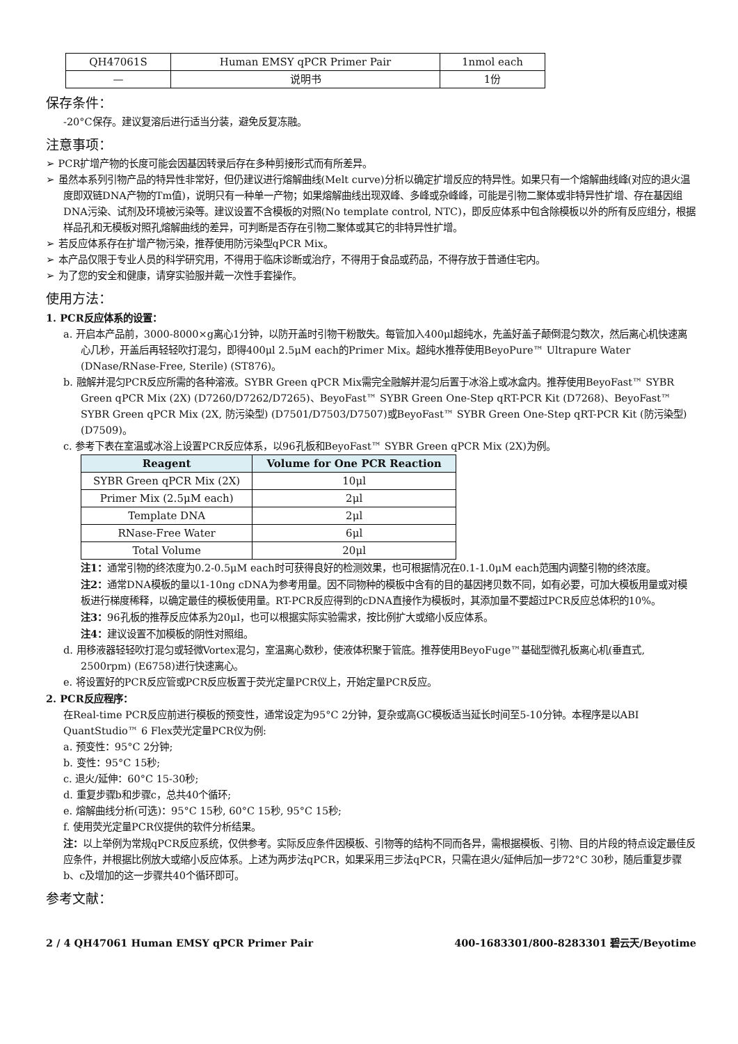| QH47061S | Human EMSY qPCR Primer Pair | 1nmol each |
| — | 说明书 | 1份 |
保存条件：
-20°C保存。建议复溶后进行适当分装，避免反复冻融。
注意事项：
➢ PCR扩增产物的长度可能会因基因转录后存在多种剪接形式而有所差异。
➢ 虽然本系列引物产品的特异性非常好，但仍建议进行熔解曲线(Melt curve)分析以确定扩增反应的特异性。如果只有一个熔解曲线峰(对应的退火温度即双链DNA产物的Tm值)，说明只有一种单一产物；如果熔解曲线出现双峰、多峰或杂峰峰，可能是引物二聚体或非特异性扩增、存在基因组DNA污染、试剂及环境被污染等。建议设置不含模板的对照(No template control, NTC)，即反应体系中包含除模板以外的所有反应组分，根据样品孔和无模板对照孔熔解曲线的差异，可判断是否存在引物二聚体或其它的非特异性扩增。
➢ 若反应体系存在扩增产物污染，推荐使用防污染型qPCR Mix。
➢ 本产品仅限于专业人员的科学研究用，不得用于临床诊断或治疗，不得用于食品或药品，不得存放于普通住宅内。
➢ 为了您的安全和健康，请穿实验服并戴一次性手套操作。
使用方法：
1. PCR反应体系的设置：
a. 开启本产品前，3000-8000×g离心1分钟，以防开盖时引物干粉散失。每管加入400μl超纯水，先盖好盖子颠倒混匀数次，然后离心机快速离心几秒，开盖后再轻轻吹打混匀，即得400μl 2.5μM each的Primer Mix。超纯水推荐使用BeyoPure™ Ultrapure Water (DNase/RNase-Free, Sterile) (ST876)。
b. 融解并混匀PCR反应所需的各种溶液。SYBR Green qPCR Mix需完全融解并混匀后置于冰浴上或冰盒内。推荐使用BeyoFast™ SYBR Green qPCR Mix (2X) (D7260/D7262/D7265)、BeyoFast™ SYBR Green One-Step qRT-PCR Kit (D7268)、BeyoFast™ SYBR Green qPCR Mix (2X, 防污染型) (D7501/D7503/D7507)或BeyoFast™ SYBR Green One-Step qRT-PCR Kit (防污染型) (D7509)。
c. 参考下表在室温或冰浴上设置PCR反应体系，以96孔板和BeyoFast™ SYBR Green qPCR Mix (2X)为例。
| Reagent | Volume for One PCR Reaction |
| --- | --- |
| SYBR Green qPCR Mix (2X) | 10μl |
| Primer Mix (2.5μM each) | 2μl |
| Template DNA | 2μl |
| RNase-Free Water | 6μl |
| Total Volume | 20μl |
注1：通常引物的终浓度为0.2-0.5μM each时可获得良好的检测效果，也可根据情况在0.1-1.0μM each范围内调整引物的终浓度。
注2：通常DNA模板的量以1-10ng cDNA为参考用量。因不同物种的模板中含有的目的基因拷贝数不同，如有必要，可加大模板用量或对模板进行梯度稀释，以确定最佳的模板使用量。RT-PCR反应得到的cDNA直接作为模板时，其添加量不要超过PCR反应总体积的10%。
注3：96孔板的推荐反应体系为20μl，也可以根据实际实验需求，按比例扩大或缩小反应体系。
注4：建议设置不加模板的阴性对照组。
d. 用移液器轻轻吹打混匀或轻微Vortex混匀，室温离心数秒，使液体积聚于管底。推荐使用BeyoFuge™基础型微孔板离心机(垂直式, 2500rpm) (E6758)进行快速离心。
e. 将设置好的PCR反应管或PCR反应板置于荧光定量PCR仪上，开始定量PCR反应。
2. PCR反应程序：
在Real-time PCR反应前进行模板的预变性，通常设定为95°C 2分钟，复杂或高GC模板适当延长时间至5-10分钟。本程序是以ABI QuantStudio™ 6 Flex荧光定量PCR仪为例:
a. 预变性：95°C 2分钟;
b. 变性：95°C 15秒;
c. 退火/延伸：60°C 15-30秒;
d. 重复步骤b和步骤c，总共40个循环;
e. 熔解曲线分析(可选)：95°C 15秒, 60°C 15秒, 95°C 15秒;
f. 使用荧光定量PCR仪提供的软件分析结果。
注：以上举例为常规qPCR反应系统，仅供参考。实际反应条件因模板、引物等的结构不同而各异，需根据模板、引物、目的片段的特点设定最佳反应条件，并根据比例放大或缩小反应体系。上述为两步法qPCR，如果采用三步法qPCR，只需在退火/延伸后加一步72°C 30秒，随后重复步骤b、c及增加的这一步骤共40个循环即可。
参考文献：
2 / 4 QH47061 Human EMSY qPCR Primer Pair 400-1683301/800-8283301 碧云天/Beyotime